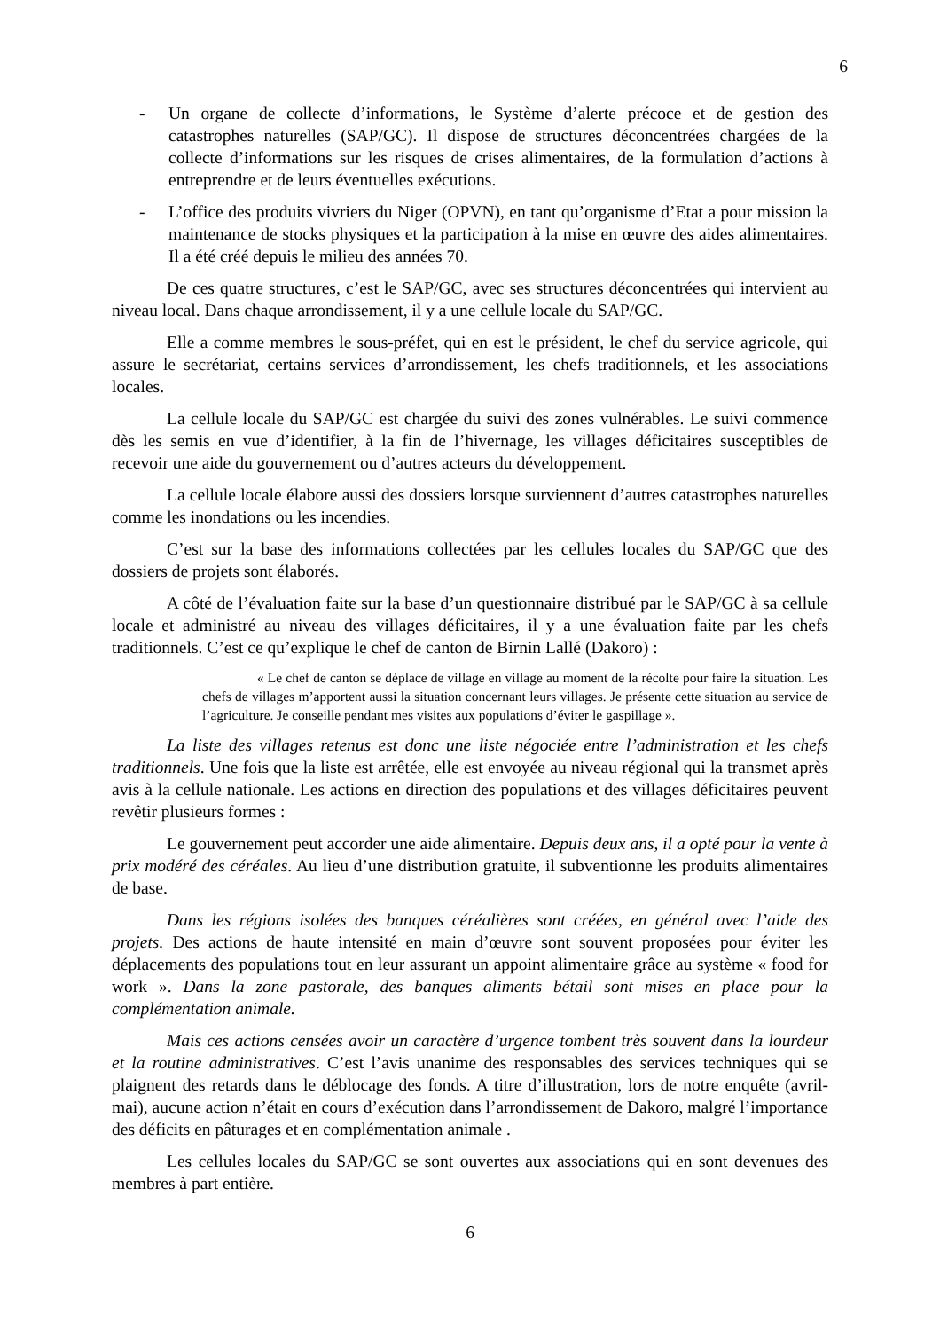6
- Un organe de collecte d’informations, le Système d’alerte précoce et de gestion des catastrophes naturelles (SAP/GC). Il dispose de structures déconcentrées chargées de la collecte d’informations sur les risques de crises alimentaires, de la formulation d’actions à entreprendre et de leurs éventuelles exécutions.
- L’office des produits vivriers du Niger (OPVN), en tant qu’organisme d’Etat a pour mission la maintenance de stocks physiques et la participation à la mise en œuvre des aides alimentaires. Il a été créé depuis le milieu des années 70.
De ces quatre structures, c’est le SAP/GC, avec ses structures déconcentrées qui intervient au niveau local. Dans chaque arrondissement, il y a une cellule locale du SAP/GC.
Elle a comme membres le sous-préfet, qui en est le président, le chef du service agricole, qui assure le secrétariat, certains services d’arrondissement, les chefs traditionnels, et les associations locales.
La cellule locale du SAP/GC est chargée du suivi des zones vulnérables. Le suivi commence dès les semis en vue d’identifier, à la fin de l’hivernage, les villages déficitaires susceptibles de recevoir une aide du gouvernement ou d’autres acteurs du développement.
La cellule locale élabore aussi des dossiers lorsque surviennent d’autres catastrophes naturelles comme les inondations ou les incendies.
C’est sur la base des informations collectées par les cellules locales du SAP/GC que des dossiers de projets sont élaborés.
A côté de l’évaluation faite sur la base d’un questionnaire distribué par le SAP/GC à sa cellule locale et administré au niveau des villages déficitaires, il y a une évaluation faite par les chefs traditionnels. C’est ce qu’explique le chef de canton de Birnin Lallé (Dakoro) :
« Le chef de canton se déplace de village en village au moment de la récolte pour faire la situation. Les chefs de villages m’apportent aussi la situation concernant leurs villages. Je présente cette situation au service de l’agriculture. Je conseille pendant mes visites aux populations d’éviter le gaspillage ».
La liste des villages retenus est donc une liste négociée entre l’administration et les chefs traditionnels. Une fois que la liste est arrêtée, elle est envoyée au niveau régional qui la transmet après avis à la cellule nationale. Les actions en direction des populations et des villages déficitaires peuvent revêtir plusieurs formes :
Le gouvernement peut accorder une aide alimentaire. Depuis deux ans, il a opté pour la vente à prix modéré des céréales. Au lieu d’une distribution gratuite, il subventionne les produits alimentaires de base.
Dans les régions isolées des banques céréalières sont créées, en général avec l’aide des projets. Des actions de haute intensité en main d’œuvre sont souvent proposées pour éviter les déplacements des populations tout en leur assurant un appoint alimentaire grâce au système « food for work ». Dans la zone pastorale, des banques aliments bétail sont mises en place pour la complémentation animale.
Mais ces actions censées avoir un caractère d’urgence tombent très souvent dans la lourdeur et la routine administratives. C’est l’avis unanime des responsables des services techniques qui se plaignent des retards dans le déblocage des fonds. A titre d’illustration, lors de notre enquête (avril-mai), aucune action n’était en cours d’exécution dans l’arrondissement de Dakoro, malgré l’importance des déficits en pâturages et en complémentation animale .
Les cellules locales du SAP/GC se sont ouvertes aux associations qui en sont devenues des membres à part entière.
6